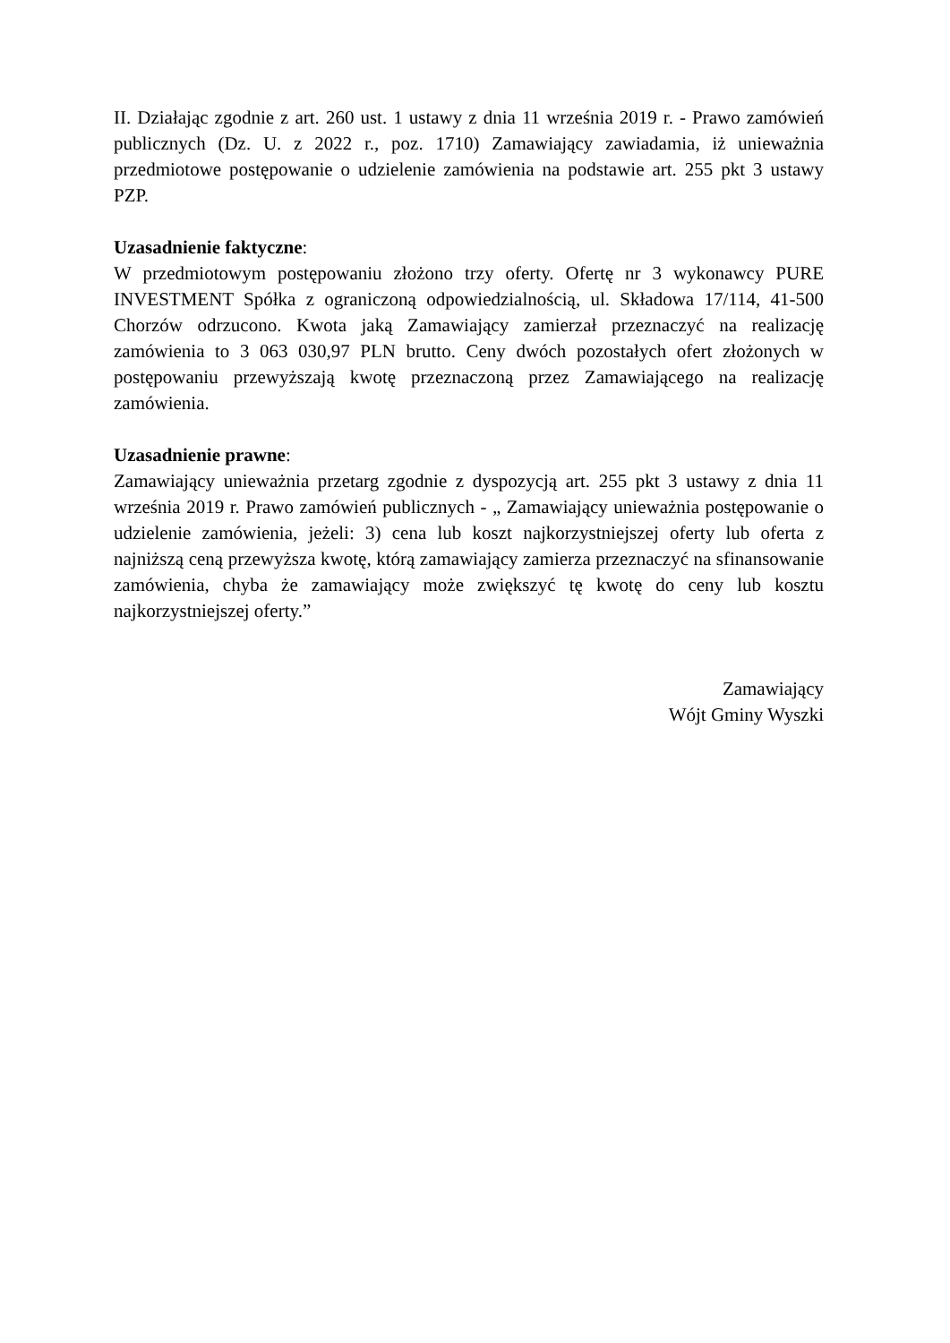II. Działając zgodnie z art. 260 ust. 1 ustawy z dnia 11 września 2019 r. - Prawo zamówień publicznych (Dz. U. z 2022 r., poz. 1710) Zamawiający zawiadamia, iż unieważnia przedmiotowe postępowanie o udzielenie zamówienia na podstawie art. 255 pkt 3 ustawy PZP.
Uzasadnienie faktyczne:
W przedmiotowym postępowaniu złożono trzy oferty. Ofertę nr 3 wykonawcy PURE INVESTMENT Spółka z ograniczoną odpowiedzialnością, ul. Składowa 17/114, 41-500 Chorzów odrzucono. Kwota jaką Zamawiający zamierzał przeznaczyć na realizację zamówienia to 3 063 030,97 PLN brutto. Ceny dwóch pozostałych ofert złożonych w postępowaniu przewyższają kwotę przeznaczoną przez Zamawiającego na realizację zamówienia.
Uzasadnienie prawne:
Zamawiający unieważnia przetarg zgodnie z dyspozycją art. 255 pkt 3 ustawy z dnia 11 września 2019 r. Prawo zamówień publicznych - „ Zamawiający unieważnia postępowanie o udzielenie zamówienia, jeżeli: 3) cena lub koszt najkorzystniejszej oferty lub oferta z najniższą ceną przewyższa kwotę, którą zamawiający zamierza przeznaczyć na sfinansowanie zamówienia, chyba że zamawiający może zwiększyć tę kwotę do ceny lub kosztu najkorzystniejszej oferty.”
Zamawiający
Wójt Gminy Wyszki